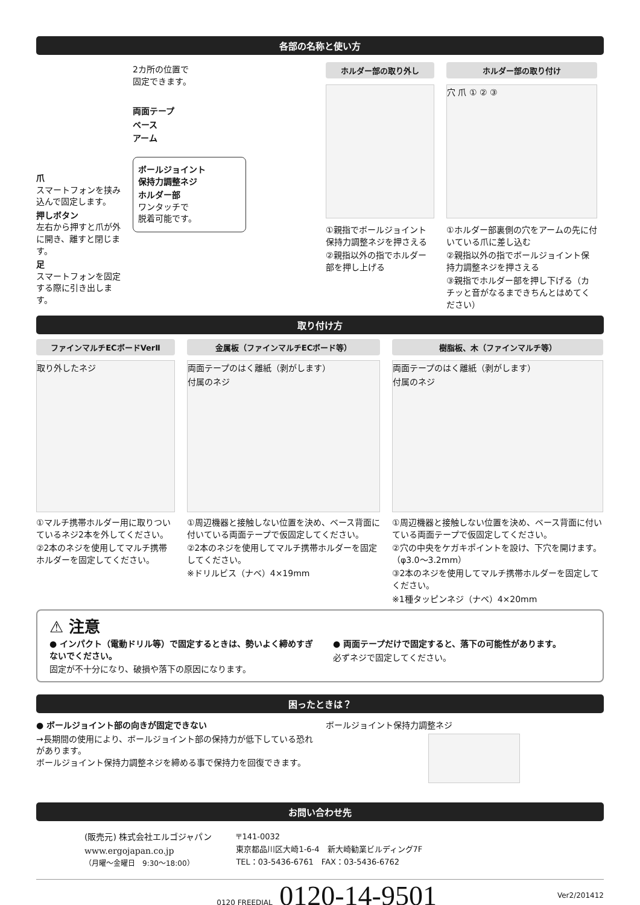各部の名称と使い方
爪
スマートフォンを挟み込んで固定します。
押しボタン
左右から押すと爪が外に開き、離すと閉じます。
足
スマートフォンを固定する際に引き出します。
2カ所の位置で
固定できます。
両面テープ
ベース
アーム
ボールジョイント
保持力調整ネジ
ホルダー部
ワンタッチで
脱着可能です。
ホルダー部の取り外し
①親指でボールジョイント保持力調整ネジを押さえる
②親指以外の指でホルダー部を押し上げる
ホルダー部の取り付け
穴 爪 ① ② ③
①ホルダー部裏側の穴をアームの先に付いている爪に差し込む
②親指以外の指でボールジョイント保持力調整ネジを押さえる
③親指でホルダー部を押し下げる（カチッと音がなるまできちんとはめてください）
取り付け方
ファインマルチECボードVerⅡ
取り外したネジ
①マルチ携帯ホルダー用に取りついているネジ2本を外してください。
②2本のネジを使用してマルチ携帯ホルダーを固定してください。
金属板（ファインマルチECボード等）
両面テープのはく離紙（剥がします）
付属のネジ
①周辺機器と接触しない位置を決め、ベース背面に付いている両面テープで仮固定してください。
②2本のネジを使用してマルチ携帯ホルダーを固定してください。
※ドリルビス（ナベ）4×19mm
樹脂板、木（ファインマルチ等）
両面テープのはく離紙（剥がします）
付属のネジ
①周辺機器と接触しない位置を決め、ベース背面に付いている両面テープで仮固定してください。
②穴の中央をケガキポイントを設け、下穴を開けます。（φ3.0〜3.2mm）
③2本のネジを使用してマルチ携帯ホルダーを固定してください。
※1種タッピンネジ（ナベ）4×20mm
⚠ 注意
● インパクト（電動ドリル等）で固定するときは、勢いよく締めすぎないでください。
固定が不十分になり、破損や落下の原因になります。
● 両面テープだけで固定すると、落下の可能性があります。
必ずネジで固定してください。
困ったときは？
● ボールジョイント部の向きが固定できない
→長期間の使用により、ボールジョイント部の保持力が低下している恐れがあります。
ボールジョイント保持力調整ネジを締める事で保持力を回復できます。
ボールジョイント保持力調整ネジ
お問い合わせ先
(販売元) 株式会社エルゴジャパン
www.ergojapan.co.jp
（月曜〜金曜日　9:30〜18:00）
〒141-0032
東京都品川区大崎1-6-4　新大崎勧業ビルディング7F
TEL：03-5436-6761　FAX：03-5436-6762
0120 FREEDIAL 0120-14-9501
Ver2/201412